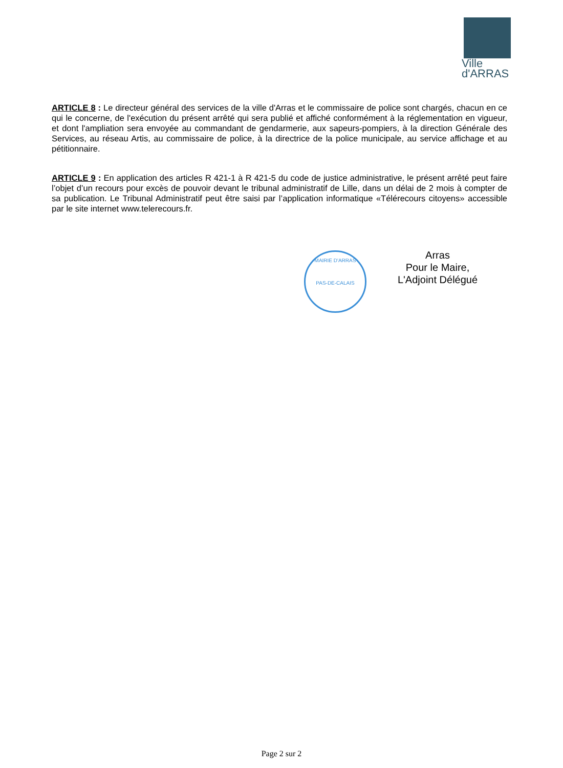Ville
d'ARRAS
ARTICLE 8 : Le directeur général des services de la ville d'Arras et le commissaire de police sont chargés, chacun en ce qui le concerne, de l'exécution du présent arrêté qui sera publié et affiché conformément à la réglementation en vigueur, et dont l'ampliation sera envoyée au commandant de gendarmerie, aux sapeurs-pompiers, à la direction Générale des Services, au réseau Artis, au commissaire de police, à la directrice de la police municipale, au service affichage et au pétitionnaire.
ARTICLE 9 : En application des articles R 421-1 à R 421-5 du code de justice administrative, le présent arrêté peut faire l’objet d’un recours pour excès de pouvoir devant le tribunal administratif de Lille, dans un délai de 2 mois à compter de sa publication. Le Tribunal Administratif peut être saisi par l’application informatique «Télérecours citoyens» accessible par le site internet www.telerecours.fr.
MAIRIE D'ARRAS
PAS-DE-CALAIS
Arras
Pour le Maire,
L'Adjoint Délégué
Page 2 sur 2